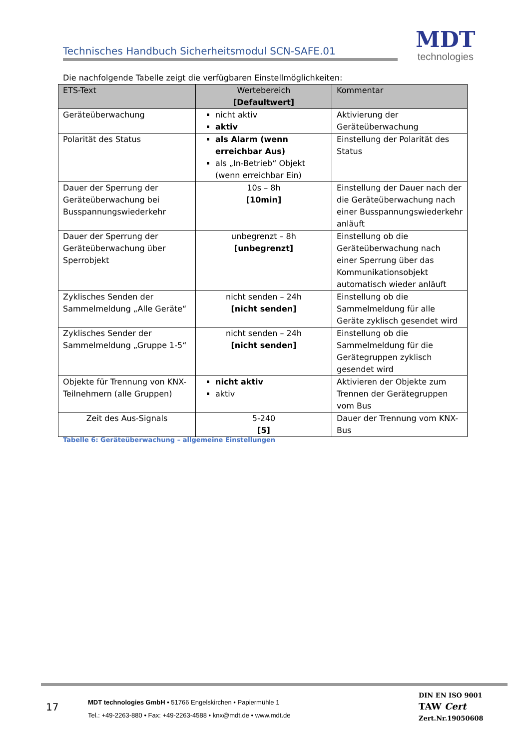Technisches Handbuch Sicherheitsmodul SCN-SAFE.01
MDT
technologies
Die nachfolgende Tabelle zeigt die verfügbaren Einstellmöglichkeiten:
| ETS-Text | Wertebereich [Defaultwert] | Kommentar |
| --- | --- | --- |
| Geräteüberwachung | nicht aktiv aktiv | Aktivierung der Geräteüberwachung |
| Polarität des Status | als Alarm (wenn erreichbar Aus) als „In-Betrieb“ Objekt (wenn erreichbar Ein) | Einstellung der Polarität des Status |
| Dauer der Sperrung der Geräteüberwachung bei Busspannungswiederkehr | 10s – 8h [10min] | Einstellung der Dauer nach der die Geräteüberwachung nach einer Busspannungswiederkehr anläuft |
| Dauer der Sperrung der Geräteüberwachung über Sperrobjekt | unbegrenzt – 8h [unbegrenzt] | Einstellung ob die Geräteüberwachung nach einer Sperrung über das Kommunikationsobjekt automatisch wieder anläuft |
| Zyklisches Senden der Sammelmeldung „Alle Geräte“ | nicht senden – 24h [nicht senden] | Einstellung ob die Sammelmeldung für alle Geräte zyklisch gesendet wird |
| Zyklisches Sender der Sammelmeldung „Gruppe 1-5“ | nicht senden – 24h [nicht senden] | Einstellung ob die Sammelmeldung für die Gerätegruppen zyklisch gesendet wird |
| Objekte für Trennung von KNX-Teilnehmern (alle Gruppen) | nicht aktiv aktiv | Aktivieren der Objekte zum Trennen der Gerätegruppen vom Bus |
| Zeit des Aus-Signals | 5-240 [5] | Dauer der Trennung vom KNX-Bus |
Tabelle 6: Geräteüberwachung – allgemeine Einstellungen
17
MDT technologies GmbH • 51766 Engelskirchen • Papiermühle 1
Tel.: +49-2263-880 • Fax: +49-2263-4588 • knx@mdt.de • www.mdt.de
DIN EN ISO 9001
TAW Cert
Zert.Nr.19050608